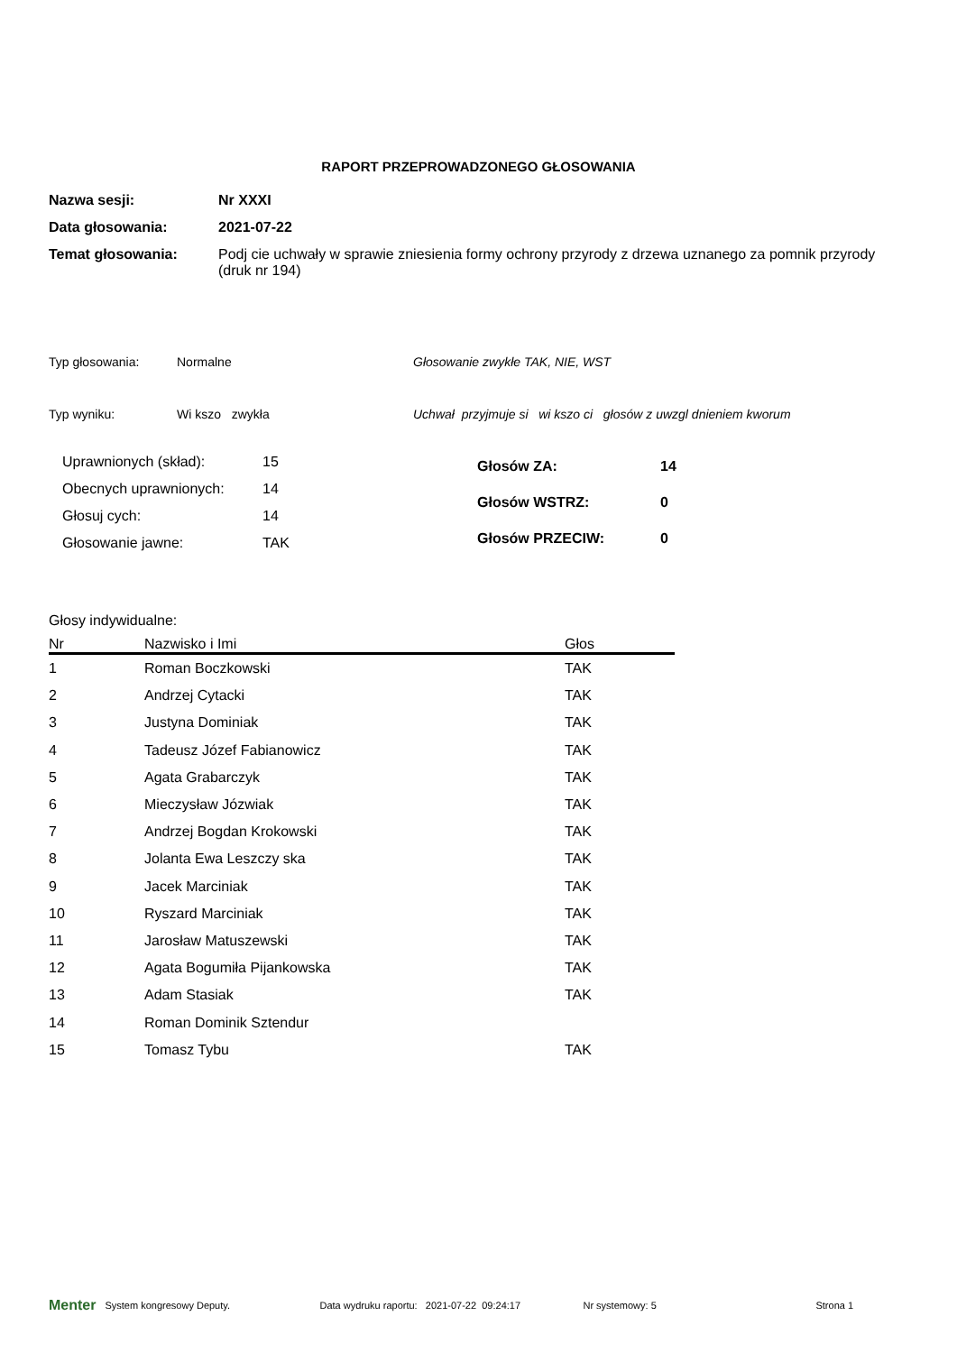RAPORT PRZEPROWADZONEGO GŁOSOWANIA
Nazwa sesji: Nr XXXI
Data głosowania: 2021-07-22
Temat głosowania: Podj cie uchwały w sprawie zniesienia formy ochrony przyrody z drzewa uznanego za pomnik przyrody (druk nr 194)
Typ głosowania: Normalne Głosowanie zwykłe TAK, NIE, WST
Typ wyniku: Wi kszo zwykła Uchwał przyjmuje si wi kszo ci głosów z uwzgl dnieniem kworum
| Uprawnionych (skład): | 15 |
| Obecnych uprawnionych: | 14 |
| Głosuj cych: | 14 |
| Głosowanie jawne: | TAK |
| Głosów ZA: | 14 |
| Głosów WSTRZ: | 0 |
| Głosów PRZECIW: | 0 |
Głosy indywidualne:
| Nr | Nazwisko i Imi | Głos |
| --- | --- | --- |
| 1 | Roman Boczkowski | TAK |
| 2 | Andrzej Cytacki | TAK |
| 3 | Justyna Dominiak | TAK |
| 4 | Tadeusz Józef Fabianowicz | TAK |
| 5 | Agata Grabarczyk | TAK |
| 6 | Mieczysław Józwiak | TAK |
| 7 | Andrzej Bogdan Krokowski | TAK |
| 8 | Jolanta Ewa Leszczy ska | TAK |
| 9 | Jacek Marciniak | TAK |
| 10 | Ryszard Marciniak | TAK |
| 11 | Jarosław Matuszewski | TAK |
| 12 | Agata Bogumiła Pijankowska | TAK |
| 13 | Adam Stasiak | TAK |
| 14 | Roman Dominik Sztendur | |
| 15 | Tomasz Tybu | TAK |
Menter System kongresowy Deputy. Data wydruku raportu: 2021-07-22 09:24:17 Nr systemowy: 5 Strona 1